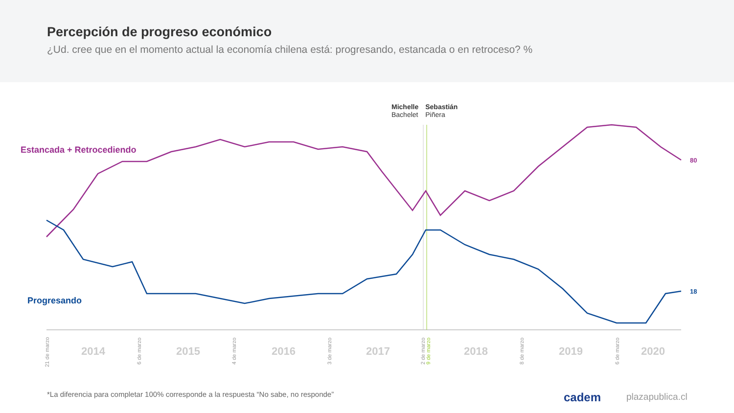Percepción de progreso económico
¿Ud. cree que en el momento actual la economía chilena está: progresando, estancada o en retroceso? %
Michelle
Bachelet
Sebastián
Piñera
Estancada + Retrocediendo
Progresando
80
18
2014
2015
2016
2017
2018
2019
2020
21 de marzo
6 de marzo
4 de marzo
3 de marzo
2 de marzo
9 de marzo
8 de marzo
6 de marzo
*La diferencia para completar 100% corresponde a la respuesta “No sabe, no responde”
cadem plazapublica.cl